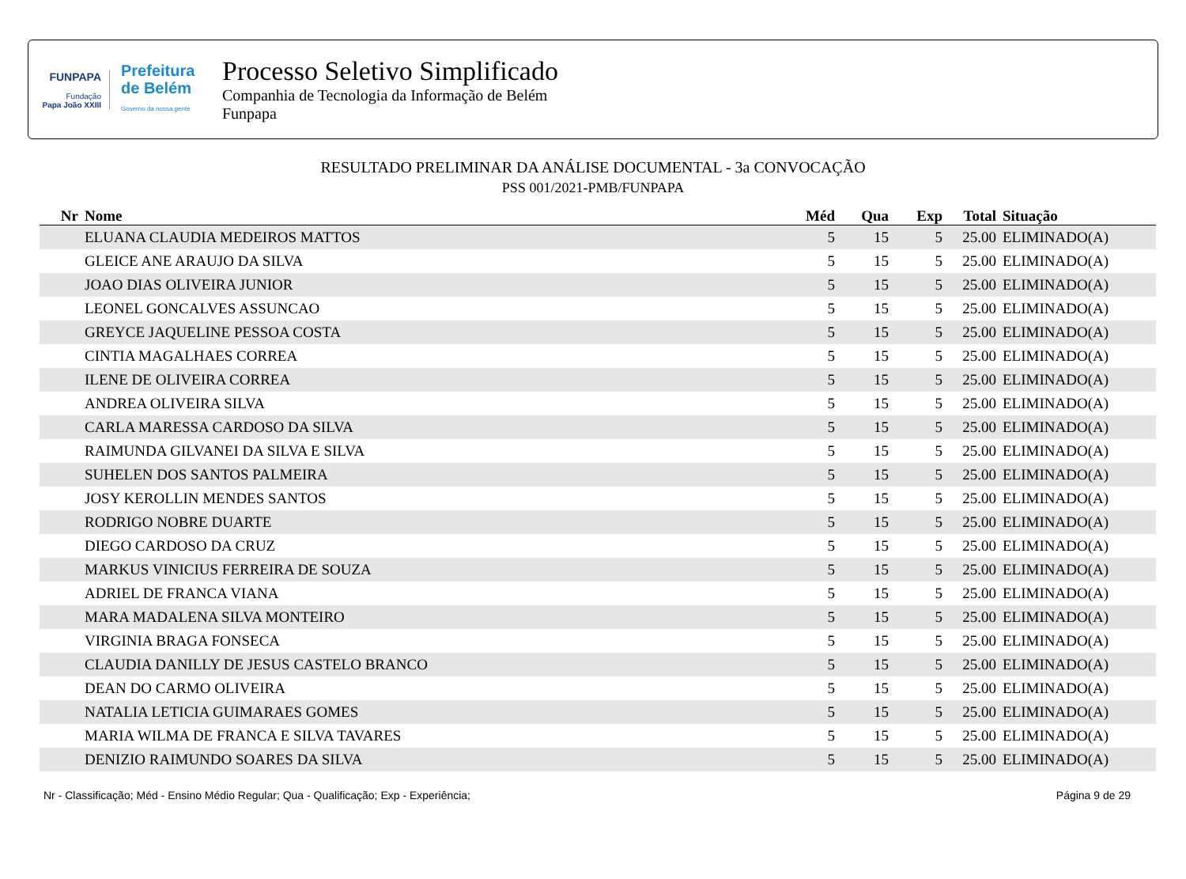FUNPAPA
Fundação
Papa João XXIII
Prefeitura
de Belém
Governo da nossa gente
Processo Seletivo Simplificado
Companhia de Tecnologia da Informação de Belém
Funpapa
RESULTADO PRELIMINAR DA ANÁLISE DOCUMENTAL - 3a CONVOCAÇÃO
PSS 001/2021-PMB/FUNPAPA
| Nr | Nome | Méd | Qua | Exp | Total | Situação |
| --- | --- | --- | --- | --- | --- | --- |
| | ELUANA CLAUDIA MEDEIROS MATTOS | 5 | 15 | 5 | 25.00 | ELIMINADO(A) |
| | GLEICE ANE ARAUJO DA SILVA | 5 | 15 | 5 | 25.00 | ELIMINADO(A) |
| | JOAO DIAS OLIVEIRA JUNIOR | 5 | 15 | 5 | 25.00 | ELIMINADO(A) |
| | LEONEL GONCALVES ASSUNCAO | 5 | 15 | 5 | 25.00 | ELIMINADO(A) |
| | GREYCE JAQUELINE PESSOA COSTA | 5 | 15 | 5 | 25.00 | ELIMINADO(A) |
| | CINTIA MAGALHAES CORREA | 5 | 15 | 5 | 25.00 | ELIMINADO(A) |
| | ILENE DE OLIVEIRA CORREA | 5 | 15 | 5 | 25.00 | ELIMINADO(A) |
| | ANDREA OLIVEIRA SILVA | 5 | 15 | 5 | 25.00 | ELIMINADO(A) |
| | CARLA MARESSA CARDOSO DA SILVA | 5 | 15 | 5 | 25.00 | ELIMINADO(A) |
| | RAIMUNDA GILVANEI DA SILVA E SILVA | 5 | 15 | 5 | 25.00 | ELIMINADO(A) |
| | SUHELEN DOS SANTOS PALMEIRA | 5 | 15 | 5 | 25.00 | ELIMINADO(A) |
| | JOSY KEROLLIN MENDES SANTOS | 5 | 15 | 5 | 25.00 | ELIMINADO(A) |
| | RODRIGO NOBRE DUARTE | 5 | 15 | 5 | 25.00 | ELIMINADO(A) |
| | DIEGO CARDOSO DA CRUZ | 5 | 15 | 5 | 25.00 | ELIMINADO(A) |
| | MARKUS VINICIUS FERREIRA DE SOUZA | 5 | 15 | 5 | 25.00 | ELIMINADO(A) |
| | ADRIEL DE FRANCA VIANA | 5 | 15 | 5 | 25.00 | ELIMINADO(A) |
| | MARA MADALENA SILVA MONTEIRO | 5 | 15 | 5 | 25.00 | ELIMINADO(A) |
| | VIRGINIA BRAGA FONSECA | 5 | 15 | 5 | 25.00 | ELIMINADO(A) |
| | CLAUDIA DANILLY DE JESUS CASTELO BRANCO | 5 | 15 | 5 | 25.00 | ELIMINADO(A) |
| | DEAN DO CARMO OLIVEIRA | 5 | 15 | 5 | 25.00 | ELIMINADO(A) |
| | NATALIA LETICIA GUIMARAES GOMES | 5 | 15 | 5 | 25.00 | ELIMINADO(A) |
| | MARIA WILMA DE FRANCA E SILVA TAVARES | 5 | 15 | 5 | 25.00 | ELIMINADO(A) |
| | DENIZIO RAIMUNDO SOARES DA SILVA | 5 | 15 | 5 | 25.00 | ELIMINADO(A) |
Nr - Classificação; Méd - Ensino Médio Regular; Qua - Qualificação; Exp - Experiência; Página 9 de 29